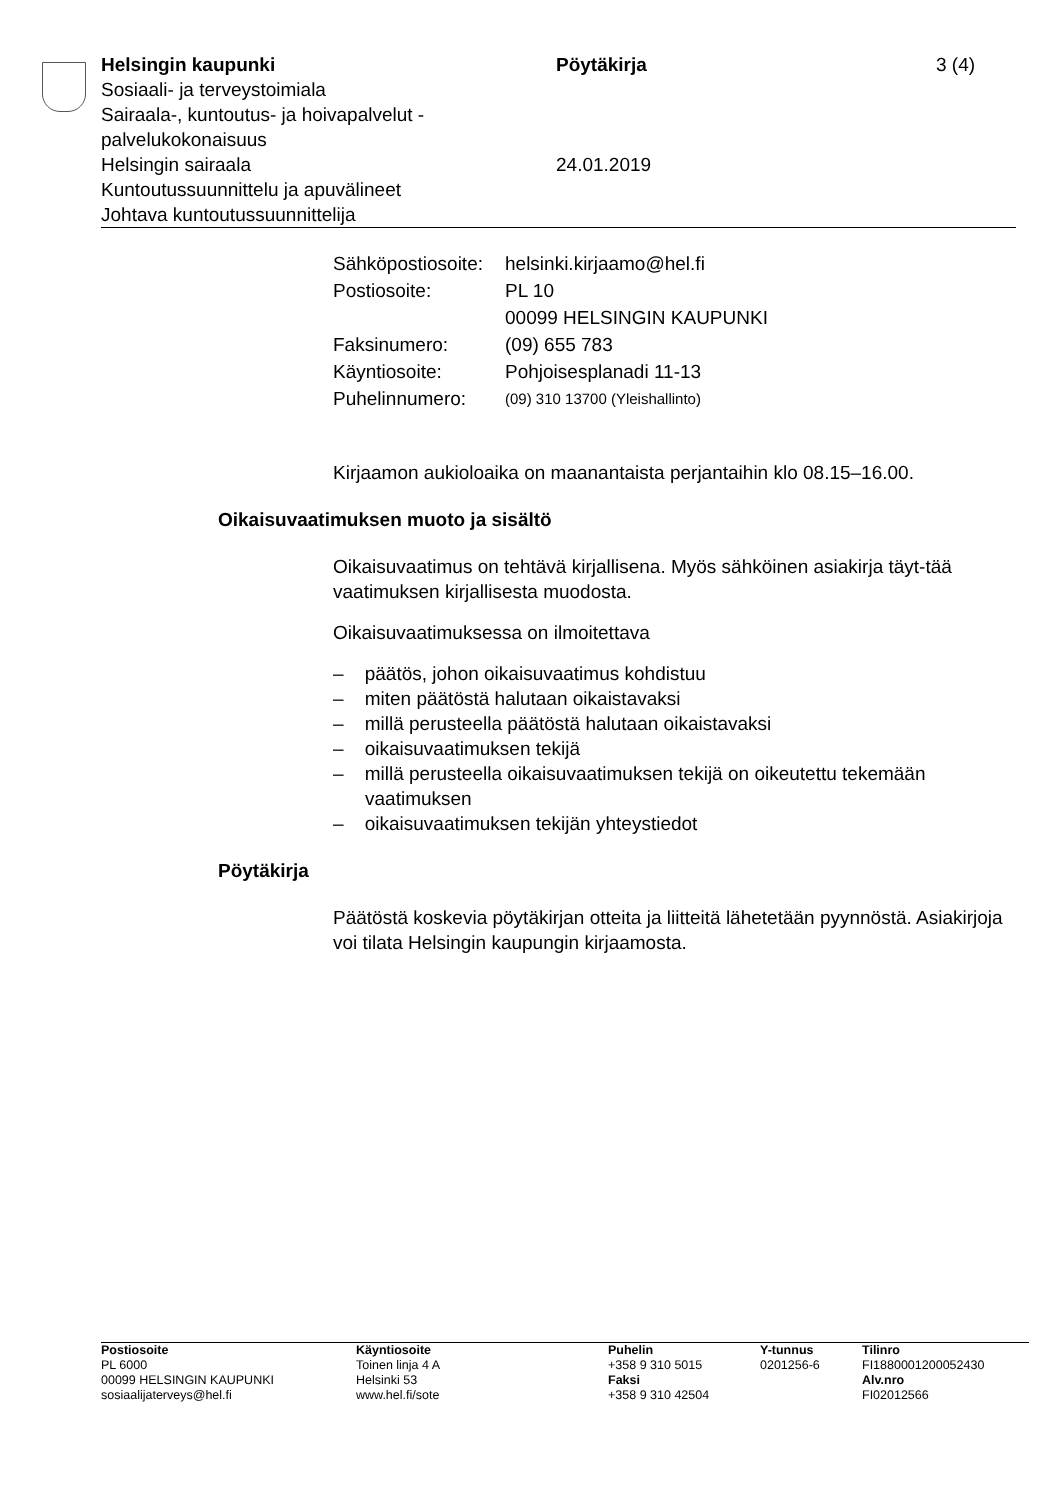Helsingin kaupunki
Sosiaali- ja terveystoimiala
Sairaala-, kuntoutus- ja hoivapalvelut -
palvelukokonaisuus
Helsingin sairaala
Kuntoutussuunnittelu ja apuvälineet
Johtava kuntoutussuunnittelija
Pöytäkirja
24.01.2019
3 (4)
| Sähköpostiosoite: | helsinki.kirjaamo@hel.fi |
| Postiosoite: | PL 10 00099 HELSINGIN KAUPUNKI |
| Faksinumero: | (09) 655 783 |
| Käyntiosoite: | Pohjoisesplanadi 11-13 |
| Puhelinnumero: | (09) 310 13700 (Yleishallinto) |
Kirjaamon aukioloaika on maanantaista perjantaihin klo 08.15–16.00.
Oikaisuvaatimuksen muoto ja sisältö
Oikaisuvaatimus on tehtävä kirjallisena. Myös sähköinen asiakirja täyt-tää vaatimuksen kirjallisesta muodosta.
Oikaisuvaatimuksessa on ilmoitettava
– päätös, johon oikaisuvaatimus kohdistuu
– miten päätöstä halutaan oikaistavaksi
– millä perusteella päätöstä halutaan oikaistavaksi
– oikaisuvaatimuksen tekijä
– millä perusteella oikaisuvaatimuksen tekijä on oikeutettu tekemään vaatimuksen
– oikaisuvaatimuksen tekijän yhteystiedot
Pöytäkirja
Päätöstä koskevia pöytäkirjan otteita ja liitteitä lähetetään pyynnöstä. Asiakirjoja voi tilata Helsingin kaupungin kirjaamosta.
Postiosoite
PL 6000
00099 HELSINGIN KAUPUNKI
sosiaalijaterveys@hel.fi
Käyntiosoite
Toinen linja 4 A
Helsinki 53
www.hel.fi/sote
Puhelin
+358 9 310 5015
Faksi
+358 9 310 42504
Y-tunnus
0201256-6
Tilinro
FI1880001200052430
Alv.nro
FI02012566